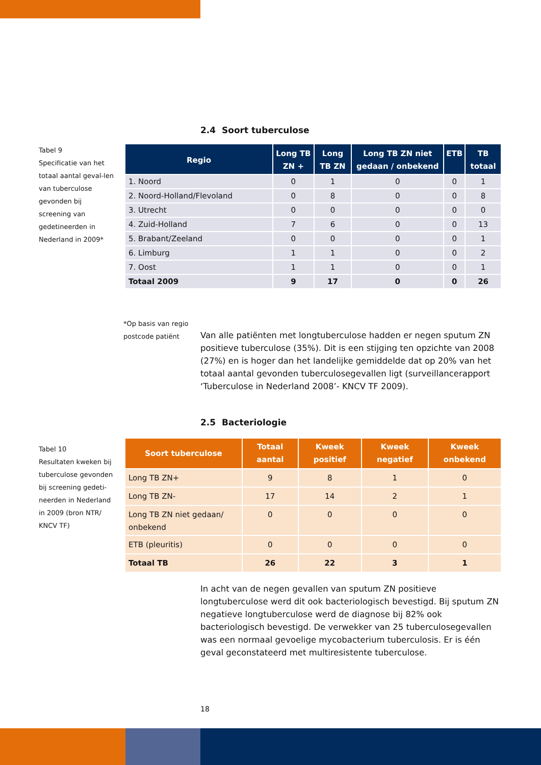2.4 Soort tuberculose
Tabel 9
Specificatie van het totaal aantal geval-len van tuberculose gevonden bij screening van gedetineerden in Nederland in 2009*
| Regio | Long TB ZN + | Long TB ZN | Long TB ZN niet gedaan / onbekend | ETB | TB totaal |
| --- | --- | --- | --- | --- | --- |
| 1. Noord | 0 | 1 | 0 | 0 | 1 |
| 2. Noord-Holland/Flevoland | 0 | 8 | 0 | 0 | 8 |
| 3. Utrecht | 0 | 0 | 0 | 0 | 0 |
| 4. Zuid-Holland | 7 | 6 | 0 | 0 | 13 |
| 5. Brabant/Zeeland | 0 | 0 | 0 | 0 | 1 |
| 6. Limburg | 1 | 1 | 0 | 0 | 2 |
| 7. Oost | 1 | 1 | 0 | 0 | 1 |
| Totaal 2009 | 9 | 17 | 0 | 0 | 26 |
*Op basis van regio
postcode patiënt
Van alle patiënten met longtuberculose hadden er negen sputum ZN positieve tuberculose (35%). Dit is een stijging ten opzichte van 2008 (27%) en is hoger dan het landelijke gemiddelde dat op 20% van het totaal aantal gevonden tuberculosegevallen ligt (surveillancerapport ‘Tuberculose in Nederland 2008’- KNCV TF 2009).
2.5 Bacteriologie
Tabel 10
Resultaten kweken bij tuberculose gevonden bij screening gedeti-neerden in Nederland in 2009 (bron NTR/ KNCV TF)
| Soort tuberculose | Totaal aantal | Kweek positief | Kweek negatief | Kweek onbekend |
| --- | --- | --- | --- | --- |
| Long TB ZN+ | 9 | 8 | 1 | 0 |
| Long TB ZN- | 17 | 14 | 2 | 1 |
| Long TB ZN niet gedaan/ onbekend | 0 | 0 | 0 | 0 |
| ETB (pleuritis) | 0 | 0 | 0 | 0 |
| Totaal TB | 26 | 22 | 3 | 1 |
In acht van de negen gevallen van sputum ZN positieve longtuberculose werd dit ook bacteriologisch bevestigd. Bij sputum ZN negatieve longtuberculose werd de diagnose bij 82% ook bacteriologisch bevestigd. De verwekker van 25 tuberculosegevallen was een normaal gevoelige mycobacterium tuberculosis. Er is één geval geconstateerd met multiresistente tuberculose.
18